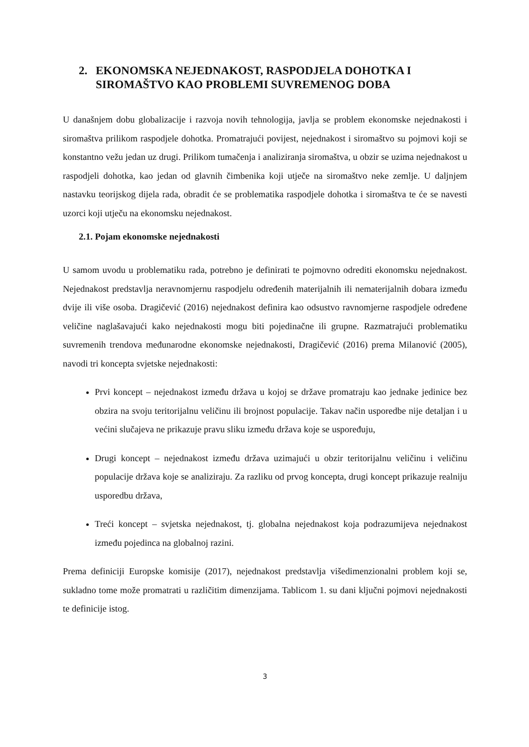2. EKONOMSKA NEJEDNAKOST, RASPODJELA DOHOTKA I SIROMAŠTVO KAO PROBLEMI SUVREMENOG DOBA
U današnjem dobu globalizacije i razvoja novih tehnologija, javlja se problem ekonomske nejednakosti i siromaštva prilikom raspodjele dohotka. Promatrajući povijest, nejednakost i siromaštvo su pojmovi koji se konstantno vežu jedan uz drugi. Prilikom tumačenja i analiziranja siromaštva, u obzir se uzima nejednakost u raspodjeli dohotka, kao jedan od glavnih čimbenika koji utječe na siromaštvo neke zemlje. U daljnjem nastavku teorijskog dijela rada, obradit će se problematika raspodjele dohotka i siromaštva te će se navesti uzorci koji utječu na ekonomsku nejednakost.
2.1. Pojam ekonomske nejednakosti
U samom uvodu u problematiku rada, potrebno je definirati te pojmovno odrediti ekonomsku nejednakost. Nejednakost predstavlja neravnomjernu raspodjelu određenih materijalnih ili nematerijalnih dobara između dvije ili više osoba. Dragičević (2016) nejednakost definira kao odsustvo ravnomjerne raspodjele određene veličine naglašavajući kako nejednakosti mogu biti pojedinačne ili grupne. Razmatrajući problematiku suvremenih trendova međunarodne ekonomske nejednakosti, Dragičević (2016) prema Milanović (2005), navodi tri koncepta svjetske nejednakosti:
Prvi koncept – nejednakost između država u kojoj se države promatraju kao jednake jedinice bez obzira na svoju teritorijalnu veličinu ili brojnost populacije. Takav način usporedbe nije detaljan i u većini slučajeva ne prikazuje pravu sliku između država koje se uspoređuju,
Drugi koncept – nejednakost između država uzimajući u obzir teritorijalnu veličinu i veličinu populacije država koje se analiziraju. Za razliku od prvog koncepta, drugi koncept prikazuje realniju usporedbu država,
Treći koncept – svjetska nejednakost, tj. globalna nejednakost koja podrazumijeva nejednakost između pojedinca na globalnoj razini.
Prema definiciji Europske komisije (2017), nejednakost predstavlja višedimenzionalni problem koji se, sukladno tome može promatrati u različitim dimenzijama. Tablicom 1. su dani ključni pojmovi nejednakosti te definicije istog.
3